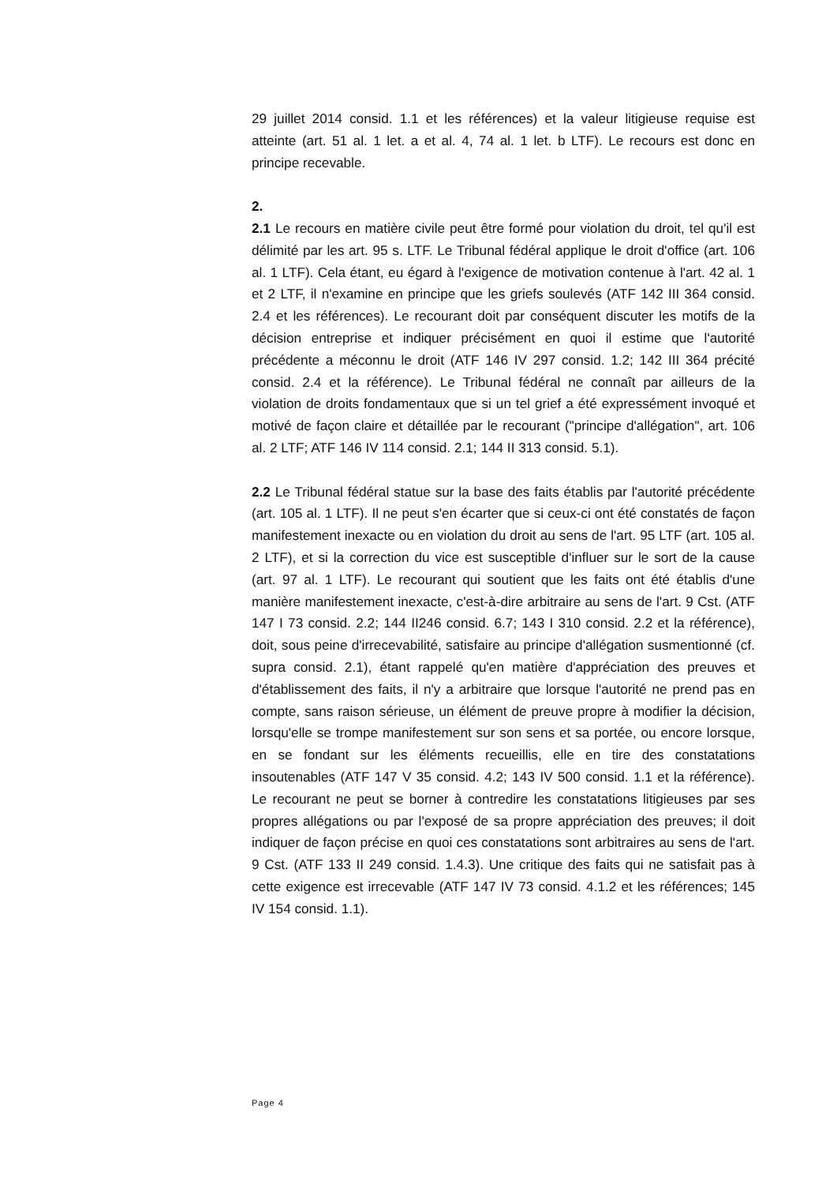29 juillet 2014 consid. 1.1 et les références) et la valeur litigieuse requise est atteinte (art. 51 al. 1 let. a et al. 4, 74 al. 1 let. b LTF). Le recours est donc en principe recevable.
2.
2.1 Le recours en matière civile peut être formé pour violation du droit, tel qu'il est délimité par les art. 95 s. LTF. Le Tribunal fédéral applique le droit d'office (art. 106 al. 1 LTF). Cela étant, eu égard à l'exigence de motivation contenue à l'art. 42 al. 1 et 2 LTF, il n'examine en principe que les griefs soulevés (ATF 142 III 364 consid. 2.4 et les références). Le recourant doit par conséquent discuter les motifs de la décision entreprise et indiquer précisément en quoi il estime que l'autorité précédente a méconnu le droit (ATF 146 IV 297 consid. 1.2; 142 III 364 précité consid. 2.4 et la référence). Le Tribunal fédéral ne connaît par ailleurs de la violation de droits fondamentaux que si un tel grief a été expressément invoqué et motivé de façon claire et détaillée par le recourant ("principe d'allégation", art. 106 al. 2 LTF; ATF 146 IV 114 consid. 2.1; 144 II 313 consid. 5.1).
2.2 Le Tribunal fédéral statue sur la base des faits établis par l'autorité précédente (art. 105 al. 1 LTF). Il ne peut s'en écarter que si ceux-ci ont été constatés de façon manifestement inexacte ou en violation du droit au sens de l'art. 95 LTF (art. 105 al. 2 LTF), et si la correction du vice est susceptible d'influer sur le sort de la cause (art. 97 al. 1 LTF). Le recourant qui soutient que les faits ont été établis d'une manière manifestement inexacte, c'est-à-dire arbitraire au sens de l'art. 9 Cst. (ATF 147 I 73 consid. 2.2; 144 II246 consid. 6.7; 143 I 310 consid. 2.2 et la référence), doit, sous peine d'irrecevabilité, satisfaire au principe d'allégation susmentionné (cf. supra consid. 2.1), étant rappelé qu'en matière d'appréciation des preuves et d'établissement des faits, il n'y a arbitraire que lorsque l'autorité ne prend pas en compte, sans raison sérieuse, un élément de preuve propre à modifier la décision, lorsqu'elle se trompe manifestement sur son sens et sa portée, ou encore lorsque, en se fondant sur les éléments recueillis, elle en tire des constatations insoutenables (ATF 147 V 35 consid. 4.2; 143 IV 500 consid. 1.1 et la référence). Le recourant ne peut se borner à contredire les constatations litigieuses par ses propres allégations ou par l'exposé de sa propre appréciation des preuves; il doit indiquer de façon précise en quoi ces constatations sont arbitraires au sens de l'art. 9 Cst. (ATF 133 II 249 consid. 1.4.3). Une critique des faits qui ne satisfait pas à cette exigence est irrecevable (ATF 147 IV 73 consid. 4.1.2 et les références; 145 IV 154 consid. 1.1).
Page 4